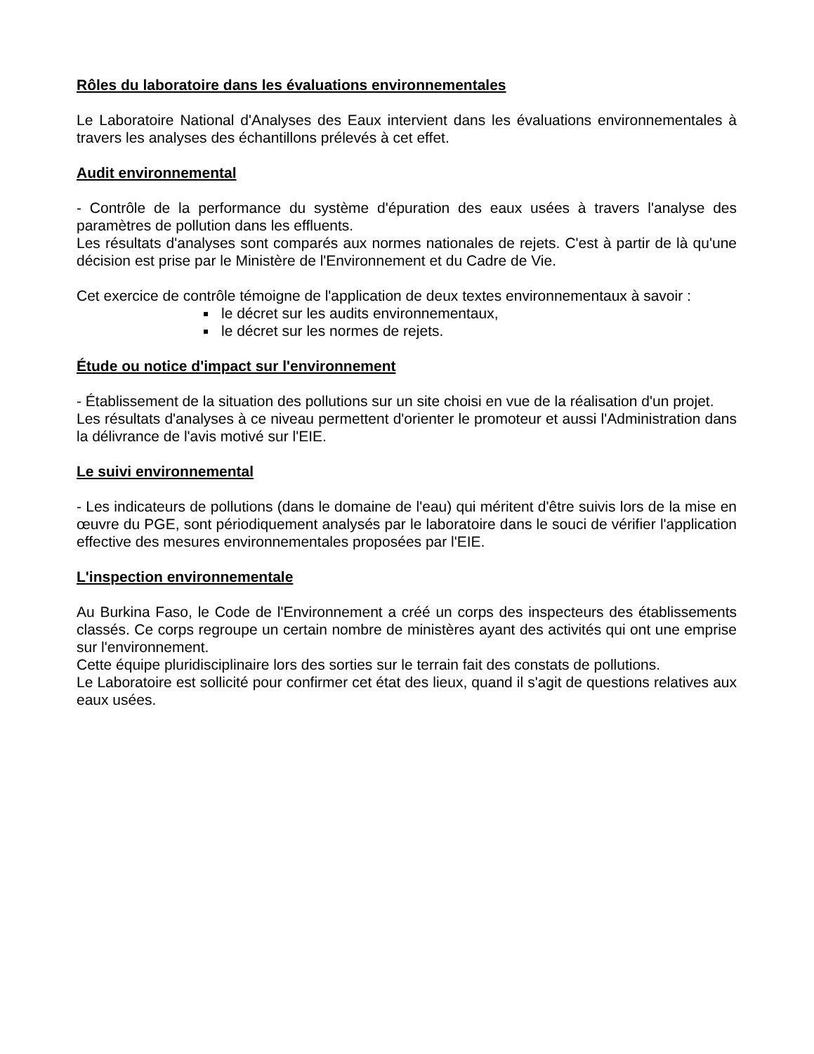Rôles du laboratoire dans les évaluations environnementales
Le Laboratoire National d'Analyses des Eaux intervient dans les évaluations environnementales à travers les analyses des échantillons prélevés à cet effet.
Audit environnemental
- Contrôle de la performance du système d'épuration des eaux usées à travers l'analyse des paramètres de pollution dans les effluents.
Les résultats d'analyses sont comparés aux normes nationales de rejets. C'est à partir de là qu'une décision est prise par le Ministère de l'Environnement et du Cadre de Vie.
Cet exercice de contrôle témoigne de l'application de deux textes environnementaux à savoir :
le décret sur les audits environnementaux,
le décret sur les normes de rejets.
Étude ou notice d'impact sur l'environnement
- Établissement de la situation des pollutions sur un site choisi en vue de la réalisation d'un projet.
Les résultats d'analyses à ce niveau permettent d'orienter le promoteur et aussi l'Administration dans la délivrance de l'avis motivé sur l'EIE.
Le suivi environnemental
- Les indicateurs de pollutions (dans le domaine de l'eau) qui méritent d'être suivis lors de la mise en œuvre du PGE, sont périodiquement analysés par le laboratoire dans le souci de vérifier l'application effective des mesures environnementales proposées par l'EIE.
L'inspection environnementale
Au Burkina Faso, le Code de l'Environnement a créé un corps des inspecteurs des établissements classés. Ce corps regroupe un certain nombre de ministères ayant des activités qui ont une emprise sur l'environnement.
Cette équipe pluridisciplinaire lors des sorties sur le terrain fait des constats de pollutions.
Le Laboratoire est sollicité pour confirmer cet état des lieux, quand il s'agit de questions relatives aux eaux usées.